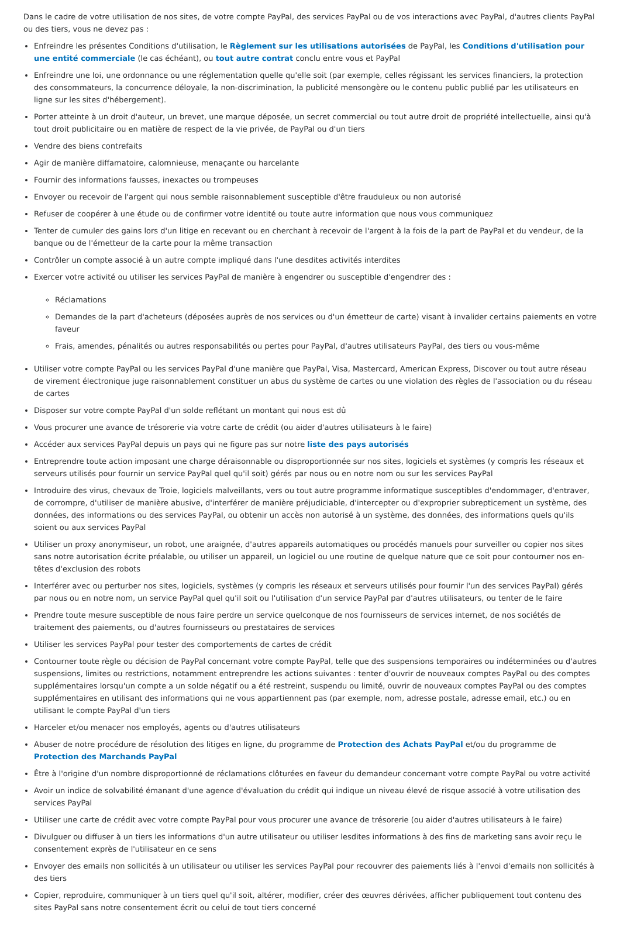Dans le cadre de votre utilisation de nos sites, de votre compte PayPal, des services PayPal ou de vos interactions avec PayPal, d'autres clients PayPal ou des tiers, vous ne devez pas :
Enfreindre les présentes Conditions d'utilisation, le Règlement sur les utilisations autorisées de PayPal, les Conditions d'utilisation pour une entité commerciale (le cas échéant), ou tout autre contrat conclu entre vous et PayPal
Enfreindre une loi, une ordonnance ou une réglementation quelle qu'elle soit (par exemple, celles régissant les services financiers, la protection des consommateurs, la concurrence déloyale, la non-discrimination, la publicité mensongère ou le contenu public publié par les utilisateurs en ligne sur les sites d'hébergement).
Porter atteinte à un droit d'auteur, un brevet, une marque déposée, un secret commercial ou tout autre droit de propriété intellectuelle, ainsi qu'à tout droit publicitaire ou en matière de respect de la vie privée, de PayPal ou d'un tiers
Vendre des biens contrefaits
Agir de manière diffamatoire, calomnieuse, menaçante ou harcelante
Fournir des informations fausses, inexactes ou trompeuses
Envoyer ou recevoir de l'argent qui nous semble raisonnablement susceptible d'être frauduleux ou non autorisé
Refuser de coopérer à une étude ou de confirmer votre identité ou toute autre information que nous vous communiquez
Tenter de cumuler des gains lors d'un litige en recevant ou en cherchant à recevoir de l'argent à la fois de la part de PayPal et du vendeur, de la banque ou de l'émetteur de la carte pour la même transaction
Contrôler un compte associé à un autre compte impliqué dans l'une desdites activités interdites
Exercer votre activité ou utiliser les services PayPal de manière à engendrer ou susceptible d'engendrer des :
Réclamations
Demandes de la part d'acheteurs (déposées auprès de nos services ou d'un émetteur de carte) visant à invalider certains paiements en votre faveur
Frais, amendes, pénalités ou autres responsabilités ou pertes pour PayPal, d'autres utilisateurs PayPal, des tiers ou vous-même
Utiliser votre compte PayPal ou les services PayPal d'une manière que PayPal, Visa, Mastercard, American Express, Discover ou tout autre réseau de virement électronique juge raisonnablement constituer un abus du système de cartes ou une violation des règles de l'association ou du réseau de cartes
Disposer sur votre compte PayPal d'un solde reflétant un montant qui nous est dû
Vous procurer une avance de trésorerie via votre carte de crédit (ou aider d'autres utilisateurs à le faire)
Accéder aux services PayPal depuis un pays qui ne figure pas sur notre liste des pays autorisés
Entreprendre toute action imposant une charge déraisonnable ou disproportionnée sur nos sites, logiciels et systèmes (y compris les réseaux et serveurs utilisés pour fournir un service PayPal quel qu'il soit) gérés par nous ou en notre nom ou sur les services PayPal
Introduire des virus, chevaux de Troie, logiciels malveillants, vers ou tout autre programme informatique susceptibles d'endommager, d'entraver, de corrompre, d'utiliser de manière abusive, d'interférer de manière préjudiciable, d'intercepter ou d'exproprier subrepticement un système, des données, des informations ou des services PayPal, ou obtenir un accès non autorisé à un système, des données, des informations quels qu'ils soient ou aux services PayPal
Utiliser un proxy anonymiseur, un robot, une araignée, d'autres appareils automatiques ou procédés manuels pour surveiller ou copier nos sites sans notre autorisation écrite préalable, ou utiliser un appareil, un logiciel ou une routine de quelque nature que ce soit pour contourner nos en-têtes d'exclusion des robots
Interférer avec ou perturber nos sites, logiciels, systèmes (y compris les réseaux et serveurs utilisés pour fournir l'un des services PayPal) gérés par nous ou en notre nom, un service PayPal quel qu'il soit ou l'utilisation d'un service PayPal par d'autres utilisateurs, ou tenter de le faire
Prendre toute mesure susceptible de nous faire perdre un service quelconque de nos fournisseurs de services internet, de nos sociétés de traitement des paiements, ou d'autres fournisseurs ou prestataires de services
Utiliser les services PayPal pour tester des comportements de cartes de crédit
Contourner toute règle ou décision de PayPal concernant votre compte PayPal, telle que des suspensions temporaires ou indéterminées ou d'autres suspensions, limites ou restrictions, notamment entreprendre les actions suivantes : tenter d'ouvrir de nouveaux comptes PayPal ou des comptes supplémentaires lorsqu'un compte a un solde négatif ou a été restreint, suspendu ou limité, ouvrir de nouveaux comptes PayPal ou des comptes supplémentaires en utilisant des informations qui ne vous appartiennent pas (par exemple, nom, adresse postale, adresse email, etc.) ou en utilisant le compte PayPal d'un tiers
Harceler et/ou menacer nos employés, agents ou d'autres utilisateurs
Abuser de notre procédure de résolution des litiges en ligne, du programme de Protection des Achats PayPal et/ou du programme de Protection des Marchands PayPal
Être à l'origine d'un nombre disproportionné de réclamations clôturées en faveur du demandeur concernant votre compte PayPal ou votre activité
Avoir un indice de solvabilité émanant d'une agence d'évaluation du crédit qui indique un niveau élevé de risque associé à votre utilisation des services PayPal
Utiliser une carte de crédit avec votre compte PayPal pour vous procurer une avance de trésorerie (ou aider d'autres utilisateurs à le faire)
Divulguer ou diffuser à un tiers les informations d'un autre utilisateur ou utiliser lesdites informations à des fins de marketing sans avoir reçu le consentement exprès de l'utilisateur en ce sens
Envoyer des emails non sollicités à un utilisateur ou utiliser les services PayPal pour recouvrer des paiements liés à l'envoi d'emails non sollicités à des tiers
Copier, reproduire, communiquer à un tiers quel qu'il soit, altérer, modifier, créer des œuvres dérivées, afficher publiquement tout contenu des sites PayPal sans notre consentement écrit ou celui de tout tiers concerné